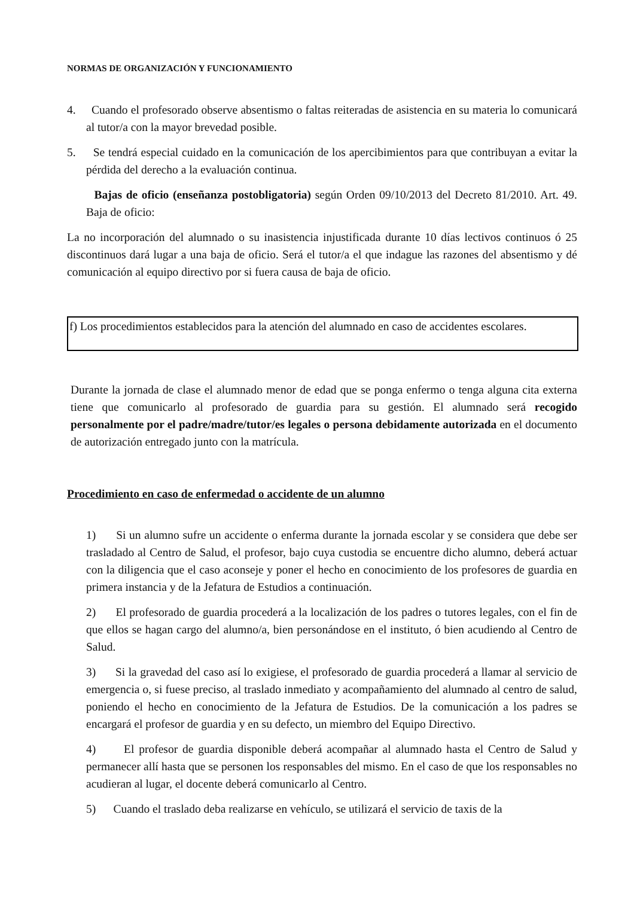NORMAS DE ORGANIZACIÓN Y FUNCIONAMIENTO
4. Cuando el profesorado observe absentismo o faltas reiteradas de asistencia en su materia lo comunicará al tutor/a con la mayor brevedad posible.
5. Se tendrá especial cuidado en la comunicación de los apercibimientos para que contribuyan a evitar la pérdida del derecho a la evaluación continua.
Bajas de oficio (enseñanza postobligatoria) según Orden 09/10/2013 del Decreto 81/2010. Art. 49. Baja de oficio:
La no incorporación del alumnado o su inasistencia injustificada durante 10 días lectivos continuos ó 25 discontinuos dará lugar a una baja de oficio. Será el tutor/a el que indague las razones del absentismo y dé comunicación al equipo directivo por si fuera causa de baja de oficio.
f) Los procedimientos establecidos para la atención del alumnado en caso de accidentes escolares.
Durante la jornada de clase el alumnado menor de edad que se ponga enfermo o tenga alguna cita externa tiene que comunicarlo al profesorado de guardia para su gestión. El alumnado será recogido personalmente por el padre/madre/tutor/es legales o persona debidamente autorizada en el documento de autorización entregado junto con la matrícula.
Procedimiento en caso de enfermedad o accidente de un alumno
1) Si un alumno sufre un accidente o enferma durante la jornada escolar y se considera que debe ser trasladado al Centro de Salud, el profesor, bajo cuya custodia se encuentre dicho alumno, deberá actuar con la diligencia que el caso aconseje y poner el hecho en conocimiento de los profesores de guardia en primera instancia y de la Jefatura de Estudios a continuación.
2) El profesorado de guardia procederá a la localización de los padres o tutores legales, con el fin de que ellos se hagan cargo del alumno/a, bien personándose en el instituto, ó bien acudiendo al Centro de Salud.
3) Si la gravedad del caso así lo exigiese, el profesorado de guardia procederá a llamar al servicio de emergencia o, si fuese preciso, al traslado inmediato y acompañamiento del alumnado al centro de salud, poniendo el hecho en conocimiento de la Jefatura de Estudios. De la comunicación a los padres se encargará el profesor de guardia y en su defecto, un miembro del Equipo Directivo.
4) El profesor de guardia disponible deberá acompañar al alumnado hasta el Centro de Salud y permanecer allí hasta que se personen los responsables del mismo. En el caso de que los responsables no acudieran al lugar, el docente deberá comunicarlo al Centro.
5) Cuando el traslado deba realizarse en vehículo, se utilizará el servicio de taxis de la